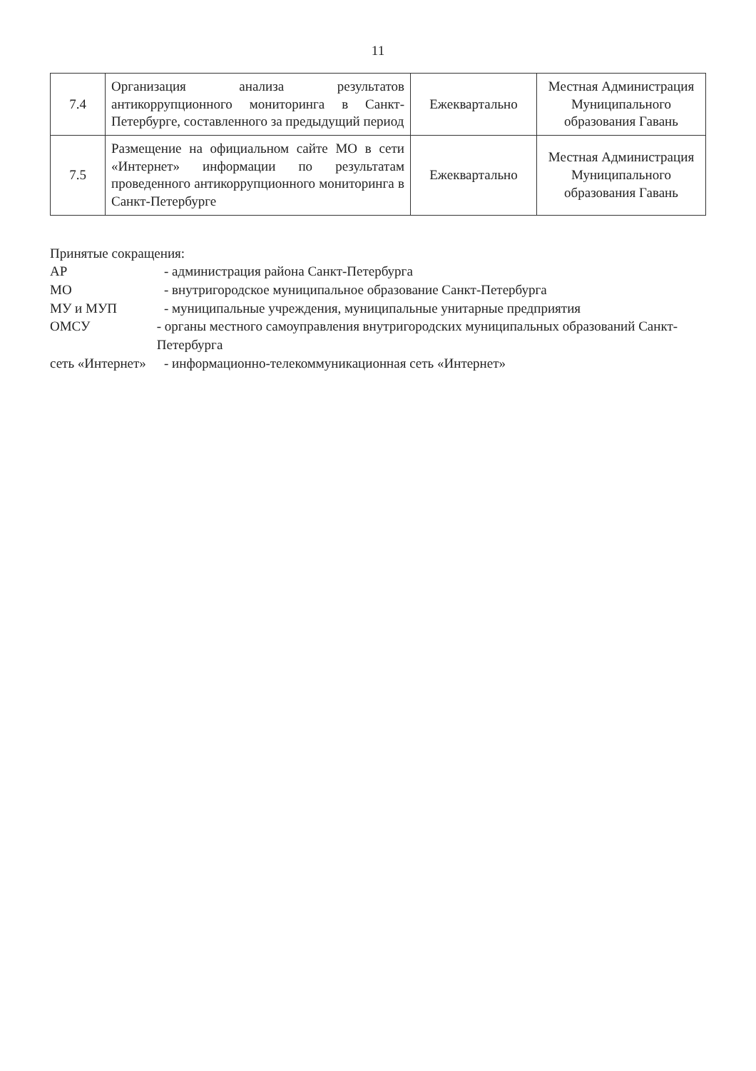11
| 7.4 | Организация анализа результатов антикоррупционного мониторинга в Санкт-Петербурге, составленного за предыдущий период | Ежеквартально | Местная Администрация Муниципального образования Гавань |
| 7.5 | Размещение на официальном сайте МО в сети «Интернет» информации по результатам проведенного антикоррупционного мониторинга в Санкт-Петербурге | Ежеквартально | Местная Администрация Муниципального образования Гавань |
Принятые сокращения:
АР - администрация района Санкт-Петербурга
МО - внутригородское муниципальное образование Санкт-Петербурга
МУ и МУП - муниципальные учреждения, муниципальные унитарные предприятия
ОМСУ - органы местного самоуправления внутригородских муниципальных образований Санкт-Петербурга
сеть «Интернет» - информационно-телекоммуникационная сеть «Интернет»